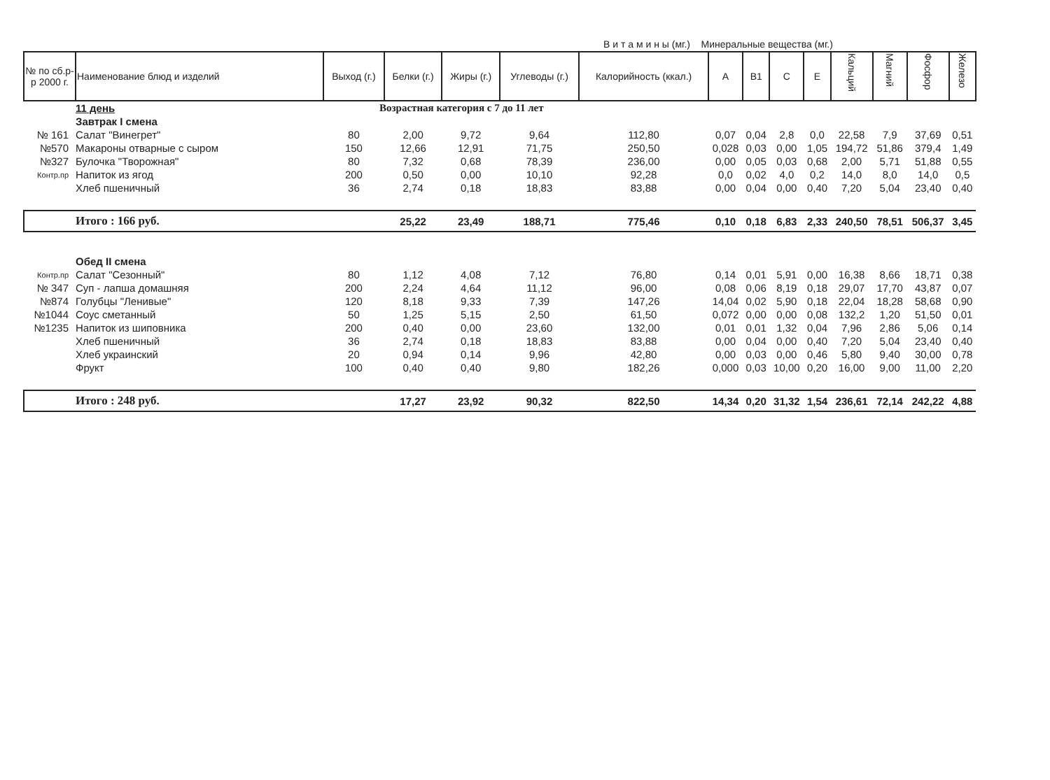В и т а м и н ы (мг.) Минеральные вещества (мг.)
| № по сб.р-р 2000 г. | Наименование блюд и изделий | Выход (г.) | Белки (г.) | Жиры (г.) | Углеводы (г.) | Калорийность (ккал.) | A | B1 | C | E | Кальций | Магний | Фосфор | Железо |
| --- | --- | --- | --- | --- | --- | --- | --- | --- | --- | --- | --- | --- | --- | --- |
| | 11 день | Возрастная категория с 7 до 11 лет | | | | | | | | | | | | |
| | Завтрак I смена | | | | | | | | | | | | | |
| № 161 | Салат "Винегрет" | 80 | 2,00 | 9,72 | 9,64 | 112,80 | 0,07 | 0,04 | 2,8 | 0,0 | 22,58 | 7,9 | 37,69 | 0,51 |
| №570 | Макароны отварные с сыром | 150 | 12,66 | 12,91 | 71,75 | 250,50 | 0,028 | 0,03 | 0,00 | 1,05 | 194,72 | 51,86 | 379,4 | 1,49 |
| №327 | Булочка "Творожная" | 80 | 7,32 | 0,68 | 78,39 | 236,00 | 0,00 | 0,05 | 0,03 | 0,68 | 2,00 | 5,71 | 51,88 | 0,55 |
| Контр.пр | Напиток из ягод | 200 | 0,50 | 0,00 | 10,10 | 92,28 | 0,0 | 0,02 | 4,0 | 0,2 | 14,0 | 8,0 | 14,0 | 0,5 |
| | Хлеб пшеничный | 36 | 2,74 | 0,18 | 18,83 | 83,88 | 0,00 | 0,04 | 0,00 | 0,40 | 7,20 | 5,04 | 23,40 | 0,40 |
| | Итого : 166 руб. | | 25,22 | 23,49 | 188,71 | 775,46 | 0,10 | 0,18 | 6,83 | 2,33 | 240,50 | 78,51 | 506,37 | 3,45 |
| | Обед II смена | | | | | | | | | | | | | |
| Контр.пр | Салат "Сезонный" | 80 | 1,12 | 4,08 | 7,12 | 76,80 | 0,14 | 0,01 | 5,91 | 0,00 | 16,38 | 8,66 | 18,71 | 0,38 |
| № 347 | Суп - лапша домашняя | 200 | 2,24 | 4,64 | 11,12 | 96,00 | 0,08 | 0,06 | 8,19 | 0,18 | 29,07 | 17,70 | 43,87 | 0,07 |
| №874 | Голубцы "Ленивые" | 120 | 8,18 | 9,33 | 7,39 | 147,26 | 14,04 | 0,02 | 5,90 | 0,18 | 22,04 | 18,28 | 58,68 | 0,90 |
| №1044 | Соус сметанный | 50 | 1,25 | 5,15 | 2,50 | 61,50 | 0,072 | 0,00 | 0,00 | 0,08 | 132,2 | 1,20 | 51,50 | 0,01 |
| №1235 | Напиток из шиповника | 200 | 0,40 | 0,00 | 23,60 | 132,00 | 0,01 | 0,01 | 1,32 | 0,04 | 7,96 | 2,86 | 5,06 | 0,14 |
| | Хлеб пшеничный | 36 | 2,74 | 0,18 | 18,83 | 83,88 | 0,00 | 0,04 | 0,00 | 0,40 | 7,20 | 5,04 | 23,40 | 0,40 |
| | Хлеб украинский | 20 | 0,94 | 0,14 | 9,96 | 42,80 | 0,00 | 0,03 | 0,00 | 0,46 | 5,80 | 9,40 | 30,00 | 0,78 |
| | Фрукт | 100 | 0,40 | 0,40 | 9,80 | 182,26 | 0,000 | 0,03 | 10,00 | 0,20 | 16,00 | 9,00 | 11,00 | 2,20 |
| | Итого : 248 руб. | | 17,27 | 23,92 | 90,32 | 822,50 | 14,34 | 0,20 | 31,32 | 1,54 | 236,61 | 72,14 | 242,22 | 4,88 |